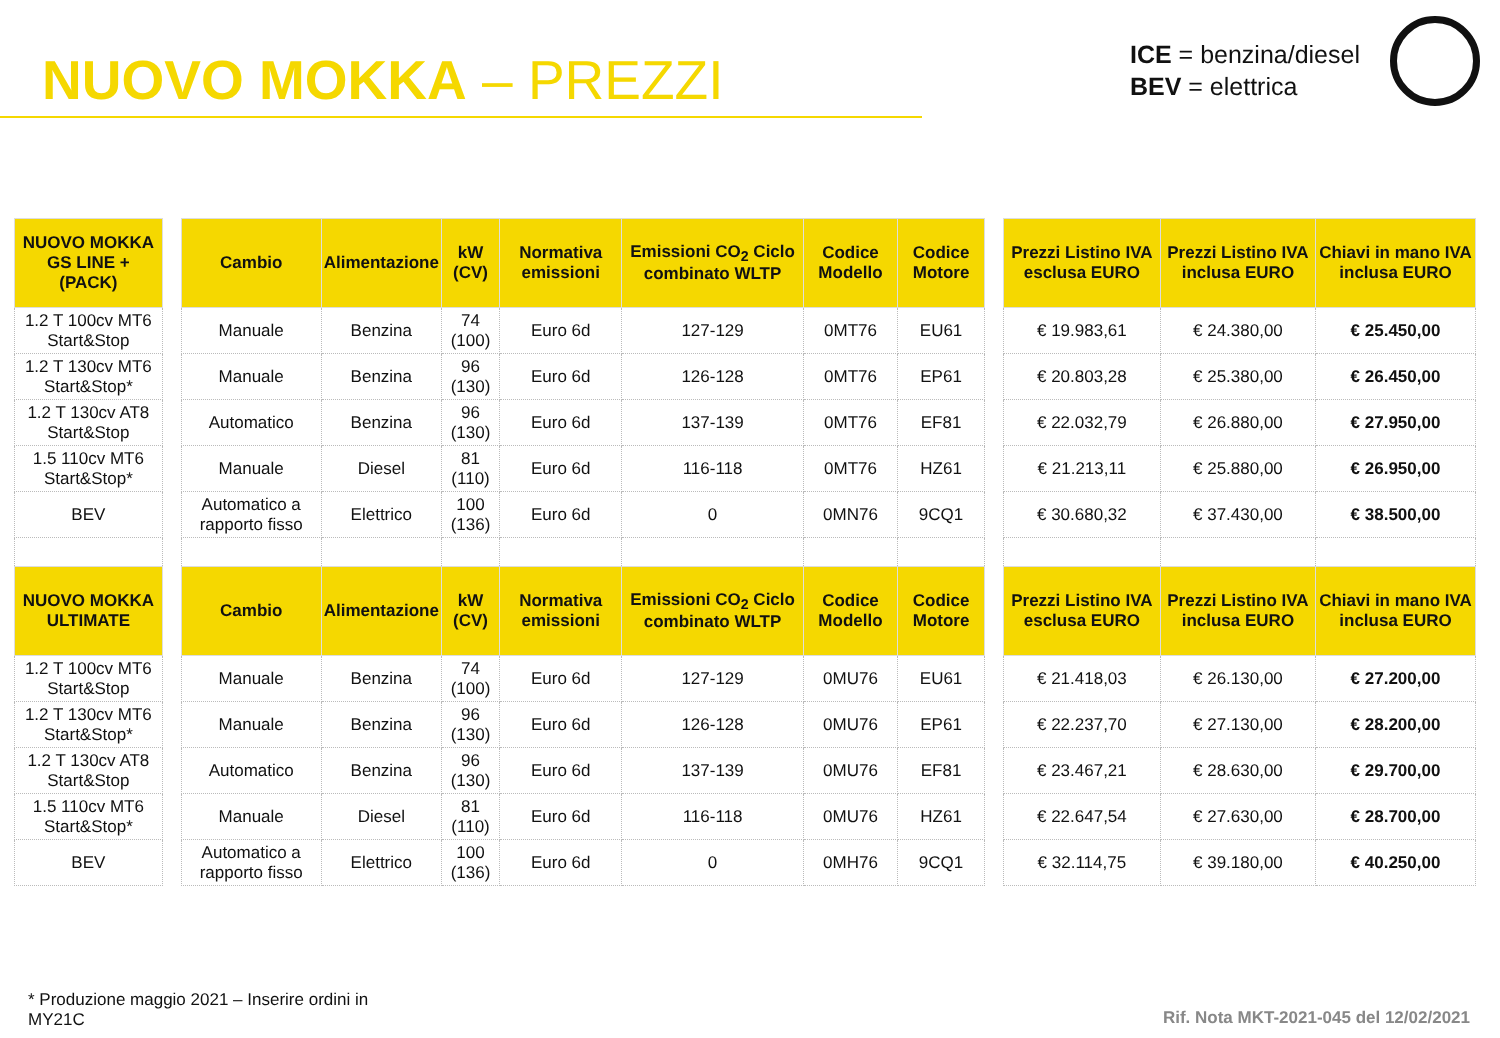NUOVO MOKKA – PREZZI
ICE = benzina/diesel
BEV = elettrica
| NUOVO MOKKA GS LINE + (PACK) | | Cambio | Alimentazione | kW (CV) | Normativa emissioni | Emissioni CO<sub>2</sub> Ciclo combinato WLTP | Codice Modello | Codice Motore | | Prezzi Listino IVA esclusa EURO | Prezzi Listino IVA inclusa EURO | Chiavi in mano IVA inclusa EURO |
| --- | --- | --- | --- | --- | --- | --- | --- | --- | --- | --- | --- | --- |
| 1.2 T 100cv MT6 Start&Stop | | Manuale | Benzina | 74 (100) | Euro 6d | 127-129 | 0MT76 | EU61 | | € 19.983,61 | € 24.380,00 | € 25.450,00 |
| 1.2 T 130cv MT6 Start&Stop* | | Manuale | Benzina | 96 (130) | Euro 6d | 126-128 | 0MT76 | EP61 | | € 20.803,28 | € 25.380,00 | € 26.450,00 |
| 1.2 T 130cv AT8 Start&Stop | | Automatico | Benzina | 96 (130) | Euro 6d | 137-139 | 0MT76 | EF81 | | € 22.032,79 | € 26.880,00 | € 27.950,00 |
| 1.5 110cv MT6 Start&Stop* | | Manuale | Diesel | 81 (110) | Euro 6d | 116-118 | 0MT76 | HZ61 | | € 21.213,11 | € 25.880,00 | € 26.950,00 |
| BEV | | Automatico a rapporto fisso | Elettrico | 100 (136) | Euro 6d | 0 | 0MN76 | 9CQ1 | | € 30.680,32 | € 37.430,00 | € 38.500,00 |
| NUOVO MOKKA ULTIMATE | | Cambio | Alimentazione | kW (CV) | Normativa emissioni | Emissioni CO<sub>2</sub> Ciclo combinato WLTP | Codice Modello | Codice Motore | | Prezzi Listino IVA esclusa EURO | Prezzi Listino IVA inclusa EURO | Chiavi in mano IVA inclusa EURO |
| 1.2 T 100cv MT6 Start&Stop | | Manuale | Benzina | 74 (100) | Euro 6d | 127-129 | 0MU76 | EU61 | | € 21.418,03 | € 26.130,00 | € 27.200,00 |
| 1.2 T 130cv MT6 Start&Stop* | | Manuale | Benzina | 96 (130) | Euro 6d | 126-128 | 0MU76 | EP61 | | € 22.237,70 | € 27.130,00 | € 28.200,00 |
| 1.2 T 130cv AT8 Start&Stop | | Automatico | Benzina | 96 (130) | Euro 6d | 137-139 | 0MU76 | EF81 | | € 23.467,21 | € 28.630,00 | € 29.700,00 |
| 1.5 110cv MT6 Start&Stop* | | Manuale | Diesel | 81 (110) | Euro 6d | 116-118 | 0MU76 | HZ61 | | € 22.647,54 | € 27.630,00 | € 28.700,00 |
| BEV | | Automatico a rapporto fisso | Elettrico | 100 (136) | Euro 6d | 0 | 0MH76 | 9CQ1 | | € 32.114,75 | € 39.180,00 | € 40.250,00 |
* Produzione maggio 2021 – Inserire ordini in MY21C
Rif. Nota MKT-2021-045 del 12/02/2021